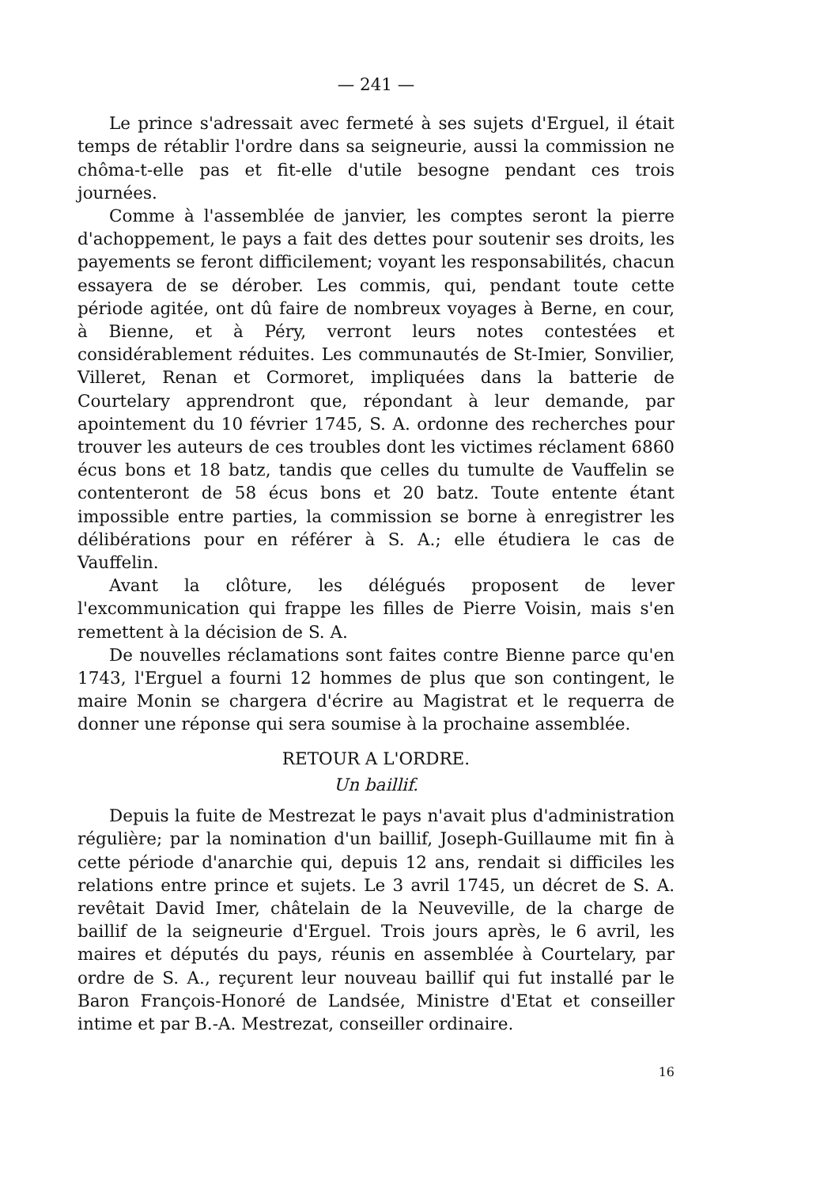— 241 —
Le prince s'adressait avec fermeté à ses sujets d'Erguel, il était temps de rétablir l'ordre dans sa seigneurie, aussi la commission ne chôma-t-elle pas et fit-elle d'utile besogne pendant ces trois journées.
Comme à l'assemblée de janvier, les comptes seront la pierre d'achoppement, le pays a fait des dettes pour soutenir ses droits, les payements se feront difficilement; voyant les responsabilités, chacun essayera de se dérober. Les commis, qui, pendant toute cette période agitée, ont dû faire de nombreux voyages à Berne, en cour, à Bienne, et à Péry, verront leurs notes contestées et considérablement réduites. Les communautés de St-Imier, Sonvilier, Villeret, Renan et Cormoret, impliquées dans la batterie de Courtelary apprendront que, répondant à leur demande, par apointement du 10 février 1745, S. A. ordonne des recherches pour trouver les auteurs de ces troubles dont les victimes réclament 6860 écus bons et 18 batz, tandis que celles du tumulte de Vauffelin se contenteront de 58 écus bons et 20 batz. Toute entente étant impossible entre parties, la commission se borne à enregistrer les délibérations pour en référer à S. A.; elle étudiera le cas de Vauffelin.
Avant la clôture, les délégués proposent de lever l'excommunication qui frappe les filles de Pierre Voisin, mais s'en remettent à la décision de S. A.
De nouvelles réclamations sont faites contre Bienne parce qu'en 1743, l'Erguel a fourni 12 hommes de plus que son contingent, le maire Monin se chargera d'écrire au Magistrat et le requerra de donner une réponse qui sera soumise à la prochaine assemblée.
RETOUR A L'ORDRE.
Un baillif.
Depuis la fuite de Mestrezat le pays n'avait plus d'administration régulière; par la nomination d'un baillif, Joseph-Guillaume mit fin à cette période d'anarchie qui, depuis 12 ans, rendait si difficiles les relations entre prince et sujets. Le 3 avril 1745, un décret de S. A. revêtait David Imer, châtelain de la Neuveville, de la charge de baillif de la seigneurie d'Erguel. Trois jours après, le 6 avril, les maires et députés du pays, réunis en assemblée à Courtelary, par ordre de S. A., reçurent leur nouveau baillif qui fut installé par le Baron François-Honoré de Landsée, Ministre d'Etat et conseiller intime et par B.-A. Mestrezat, conseiller ordinaire.
16